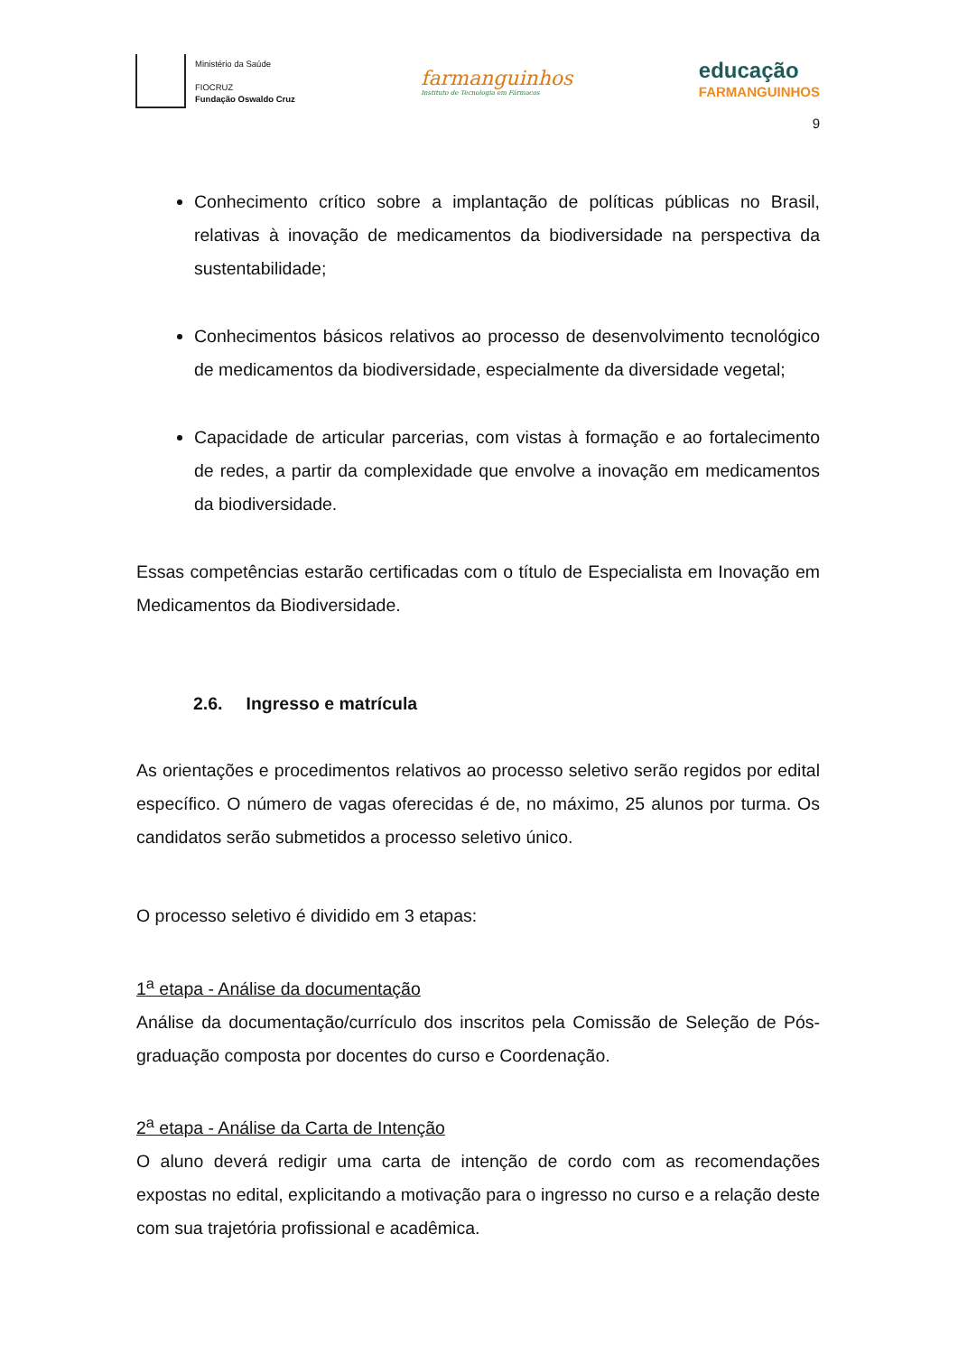Ministério da Saúde
FIOCRUZ
Fundação Oswaldo Cruz
farmanguinhos
Instituto de Tecnologia em Fármacos
educação
FARMANGUINHOS
9
Conhecimento crítico sobre a implantação de políticas públicas no Brasil, relativas à inovação de medicamentos da biodiversidade na perspectiva da sustentabilidade;
Conhecimentos básicos relativos ao processo de desenvolvimento tecnológico de medicamentos da biodiversidade, especialmente da diversidade vegetal;
Capacidade de articular parcerias, com vistas à formação e ao fortalecimento de redes, a partir da complexidade que envolve a inovação em medicamentos da biodiversidade.
Essas competências estarão certificadas com o título de Especialista em Inovação em Medicamentos da Biodiversidade.
2.6. Ingresso e matrícula
As orientações e procedimentos relativos ao processo seletivo serão regidos por edital específico. O número de vagas oferecidas é de, no máximo, 25 alunos por turma. Os candidatos serão submetidos a processo seletivo único.
O processo seletivo é dividido em 3 etapas:
1<sup>a</sup> etapa - Análise da documentação
Análise da documentação/currículo dos inscritos pela Comissão de Seleção de Pós-graduação composta por docentes do curso e Coordenação.
2<sup>a</sup> etapa - Análise da Carta de Intenção
O aluno deverá redigir uma carta de intenção de cordo com as recomendações expostas no edital, explicitando a motivação para o ingresso no curso e a relação deste com sua trajetória profissional e acadêmica.